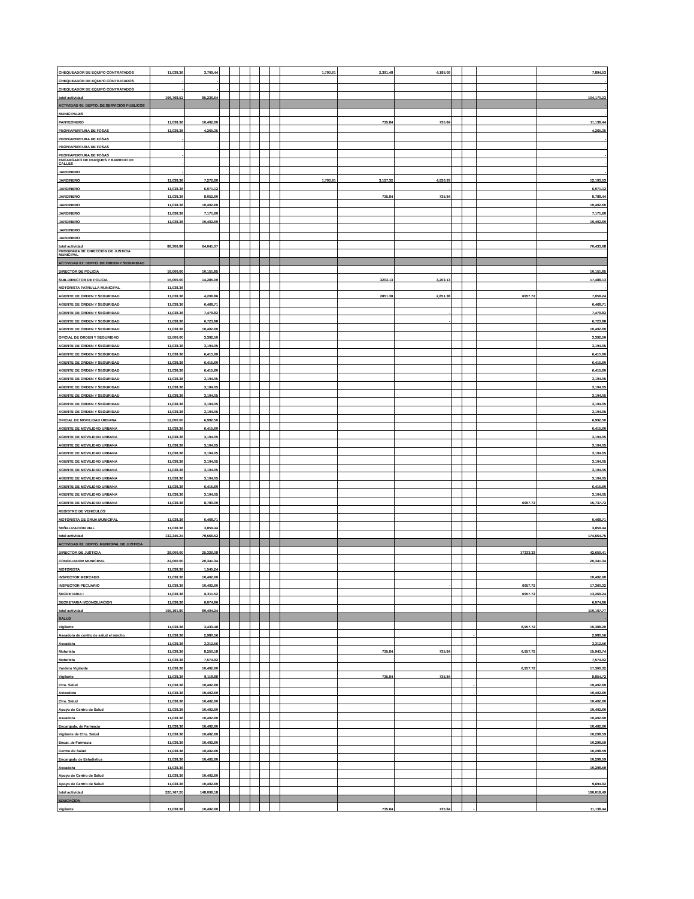| CHEQUEADOR DE EQUIPO CONTRATADOS | 11,038.36 | 3,709.44 | | | | | | | 1,793.61 | 2,391.48 | 4,185.09 | | | | 7,894.53 |
| CHEQUEADOR DE EQUIPO CONTRATADOS | - | - | | | | | | | | | | | | | - |
| CHEQUEADOR DE EQUIPO CONTRATADOS | - | - | | | | | | | | | | | | | - |
| total actividad | 106,768.52 | 85,236.64 | | | | | | | | | | | - | | 104,170.23 |
| ACTIVIDAD 05: DEPTO. DE SERVICIOS PUBLICOS | | | | | | | | | | | | | | | - |
| MUNICIPALES | | | | | | | | | | | | | | | - |
| PANTEONERO | 11,038.36 | 10,402.60 | | | | | | | | 735.84 | 735.84 | | | | 11,138.44 |
| PEON/APERTURA DE FOSAS | 11,038.36 | 4,265.35 | | | | | | | | | | | | | 4,265.35 |
| PEON/APERTURA DE FOSAS | - | | | | | | | | | | | | | | - |
| PEON/APERTURA DE FOSAS | - | - | | | | | | | | | | | | | - |
| PEON/APERTURA DE FOSAS | - | | | | | | | | | | | | | | - |
| ENCARGADO DE PARQUES Y BARRIDO DE CALLES | - | | | | | | | | | | | | | | - |
| JARDINERO | - | | | | | | | | | | | | | | - |
| JARDINERO | 11,038.36 | 7,272.60 | | | | | | | 1,793.61 | 3,127.32 | 4,920.93 | | | | 12,193.53 |
| JARDINERO | 11,038.36 | 6,071.12 | | | | | | | | | - | | | | 6,071.12 |
| JARDINERO | 11,038.36 | 8,052.60 | | | | | | | | 735.84 | 735.84 | | | | 8,788.44 |
| JARDINERO | 11,038.36 | 10,402.60 | | | | | | | | | | | | | 10,402.60 |
| JARDINERO | 11,038.36 | 7,171.60 | | | | | | | | | | | | | 7,171.60 |
| JARDINERO | 11,038.36 | 10,402.60 | | | | | | | | | | | | | 10,402.60 |
| JARDINERO | | | | | | | | | | | | | | | |
| JARDINERO | | | | | | | | | | | | | | | |
| total actividad | 88,306.88 | 64,041.07 | | | | | | | | | | | | | 70,433.68 |
| PROGRAMA 08: DIRECCION DE JUSTICIA MUNICIPAL | | | | | | | | | | | | | | | |
| ACTIVIDAD 01: DEPTO. DE ORDEN Y SEGURIDAD | | | | | | | | | | | | | | | |
| DIRECTOR DE POLICIA | 18,000.00 | 10,151.85 | | | | | | | | | | | | | 10,151.85 |
| SUB-DIRECTOR DE POLICIA | 15,000.00 | 14,285.00 | | | | | | | | 3203.13 | 3,203.13 | | | | 17,488.13 |
| MOTORISTA PATRULLA MUNICIPAL | 11,038.36 | - | | | | | | | | | | | | | - |
| AGENTE DE ORDEN Y SEGURIDAD | 11,038.36 | 4,206.86 | | | | | | | | 2851.38 | 2,851.38 | | | 6957.72 | 7,058.24 |
| AGENTE DE ORDEN Y SEGURIDAD | 11,038.36 | 6,468.71 | | | | | | | | | | | | | 6,468.71 |
| AGENTE DE ORDEN Y SEGURIDAD | 11,038.36 | 7,479.82 | | | | | | | | | - | | | | 7,479.82 |
| AGENTE DE ORDEN Y SEGURIDAD | 11,038.36 | 6,723.88 | | | | | | | | | - | | | | 6,723.88 |
| AGENTE DE ORDEN Y SEGURIDAD | 11,038.36 | 10,402.60 | | | | | | | | | | | | | 10,402.60 |
| OFICIAL DE ORDEN Y SEGURIDAD | 12,000.00 | 3,392.50 | | | | | | | | | | | | | 3,392.50 |
| AGENTE DE ORDEN Y SEGURIDAD | 11,038.36 | 3,104.05 | | | | | | | | | | | | | 3,104.05 |
| AGENTE DE ORDEN Y SEGURIDAD | 11,038.36 | 6,415.60 | | | | | | | | | | | | | 6,415.60 |
| AGENTE DE ORDEN Y SEGURIDAD | 11,038.36 | 6,415.60 | | | | | | | | | | | | | 6,415.60 |
| AGENTE DE ORDEN Y SEGURIDAD | 11,038.36 | 6,415.60 | | | | | | | | | | | | | 6,415.60 |
| AGENTE DE ORDEN Y SEGURIDAD | 11,038.36 | 3,104.05 | | | | | | | | | | | | | 3,104.05 |
| AGENTE DE ORDEN Y SEGURIDAD | 11,038.36 | 3,104.05 | | | | | | | | | | | | | 3,104.05 |
| AGENTE DE ORDEN Y SEGURIDAD | 11,038.36 | 3,104.05 | | | | | | | | | | | | | 3,104.05 |
| AGENTE DE ORDEN Y SEGURIDAD | 11,038.36 | 3,104.05 | | | | | | | | | | | | | 3,104.05 |
| AGENTE DE ORDEN Y SEGURIDAD | 11,038.36 | 3,104.05 | | | | | | | | | | | | | 3,104.05 |
| OFICIAL DE MOVILIDAD URBANA | 12,000.00 | 6,992.50 | | | | | | | | | | | | | 6,992.50 |
| AGENTE DE MOVILIDAD URBANA | 11,038.36 | 6,415.60 | | | | | | | | | | | | | 6,415.60 |
| AGENTE DE MOVILIDAD URBANA | 11,038.36 | 3,104.05 | | | | | | | | | | | | | 3,104.05 |
| AGENTE DE MOVILIDAD URBANA | 11,038.36 | 3,104.05 | | | | | | | | | | | | | 3,104.05 |
| AGENTE DE MOVILIDAD URBANA | 11,038.36 | 3,104.05 | | | | | | | | | | | | | 3,104.05 |
| AGENTE DE MOVILIDAD URBANA | 11,038.36 | 3,104.05 | | | | | | | | | | | | | 3,104.05 |
| AGENTE DE MOVILIDAD URBANA | 11,038.36 | 3,104.05 | | | | | | | | | | | | | 3,104.05 |
| AGENTE DE MOVILIDAD URBANA | 11,038.36 | 3,104.05 | | | | | | | | | | | | | 3,104.05 |
| AGENTE DE MOVILIDAD URBANA | 11,038.36 | 6,415.60 | | | | | | | | | | | | | 6,415.60 |
| AGENTE DE MOVILIDAD URBANA | 11,038.36 | 3,104.05 | | | | | | | | | | | | | 3,104.05 |
| AGENTE DE MOVILIDAD URBANA | 11,038.36 | 8,780.00 | | | | | | | | | | | | 6957.72 | 15,737.72 |
| REGISTRO DE VEHICULOS | | | | | | | | | | | | | | | |
| MOTORISTA DE GRUA MUNICIPAL | 11,038.36 | 6,468.71 | | | | | | | | | | | | | 6,468.71 |
| SEÑALIZACION VIAL | 11,038.36 | 3,859.44 | | | | | | | | | | | | | 3,859.44 |
| total actividad | 132,345.24 | 79,566.52 | | | | | | | | | | | | | 174,654.75 |
| ACTIVIDAD 02: DEPTO. MUNICIPAL DE JUSTICIA | | | | | | | | | | | | | | | |
| DIRECTOR DE JUSTICIA | 28,000.00 | 25,326.08 | | | | | | | | | | | | 17333.33 | 42,659.41 |
| CONCILIADOR MUNICIPAL | 22,000.00 | 20,341.34 | | | | | | | | | | | | | 20,341.34 |
| MOTORISTA | 11,038.36 | 1,545.24 | | | | | | | | | | | | | |
| INSPECTOR MERCADO | 11,038.36 | 10,402.60 | | | | | | | | | | | | | 10,402.60 |
| INSPECTOR PECUARIO | 11,038.36 | 10,402.60 | | | | | | | | | - | | | 6957.72 | 17,360.32 |
| SECRETARIA I | 11,038.36 | 6,311.52 | | | | | | | | | | | | 6957.72 | 13,269.24 |
| SECRETARIA II/CONCILIACION | 11,038.36 | 6,074.86 | | | | | | | | | | | | | 6,074.86 |
| total actividad | 105,191.80 | 80,404.24 | | | | | | | | | | | | | 110,107.77 |
| SALUD | | | | | | | | | | | | | | | - |
| Vigilante | 11,038.36 | 3,430.48 | | | | | | | | | | | | 6,957.72 | 10,388.20 |
| Aseadora de centro de salud el rancho | 11,038.36 | 2,980.56 | | | | | | | | | | | - | | 2,980.56 |
| Aseadora | 11,038.36 | 3,312.56 | | | | | | | | | | | - | | 3,312.56 |
| Motorista | 11,038.36 | 8,250.18 | | | | | | | | 735.84 | 735.84 | | | 6,957.72 | 15,943.74 |
| Motorista | 11,038.36 | 7,574.92 | | | | | | | | | | | | | 7,574.92 |
| Yardero Vigilante | 11,038.36 | 10,402.60 | | | | | | | | | | | | 6,957.72 | 17,360.32 |
| Vigilante | 11,038.36 | 8,118.88 | | | | | | | | 735.84 | 735.84 | | | | 8,854.72 |
| Ctro. Salud | 11,038.36 | 10,402.60 | | | | | | | | | | | - | | 10,402.60 |
| Asieadora | 11,038.36 | 10,402.60 | | | | | | | | | | | - | | 10,402.60 |
| Ctro. Salud | 11,038.36 | 10,402.60 | | | | | | | | | | | | | 10,402.60 |
| Apoyo de Centro de Salud | 11,038.36 | 10,402.60 | | | | | | | | | | | - | | 10,402.60 |
| Aseadora | 11,038.36 | 10,402.60 | | | | | | | | | | | | | 10,402.60 |
| Encargada. de Farmacia | 11,038.36 | 10,402.60 | | | | | | | | | | | | | 10,402.60 |
| Vigilante de Ctro. Salud | 11,038.36 | 10,402.60 | | | | | | | | | | | | | 10,298.59 |
| Encar. de Farmacia | 11,038.36 | 10,402.60 | | | | | | | | | | | | | 10,298.59 |
| Centro de Salud | 11,038.36 | 10,402.60 | | | | | | | | | | | | | 10,298.59 |
| Encargado de Estadistica | 11,038.36 | 10,402.60 | | | | | | | | | | | | | 10,298.59 |
| Aseadora | 11,038.36 | - | | | | | | | | | | | | | 10,298.59 |
| Apoyo de Centro de Salud | 11,038.36 | 10,402.60 | | | | | | | | | | | | | |
| Apoyo de Centro de Salud | 11,038.36 | 10,402.60 | | | | | | | | | | | | | 9,694.92 |
| total actividad | 220,767.20 | 148,096.18 | | | | | | | | | | | | | 190,018.49 |
| EDUCACION | - | | | | | | | | | | | | | | - |
| Vigilante | 11,038.36 | 10,402.60 | | | | | | | | 735.84 | 735.84 | | - | | 11,138.44 |